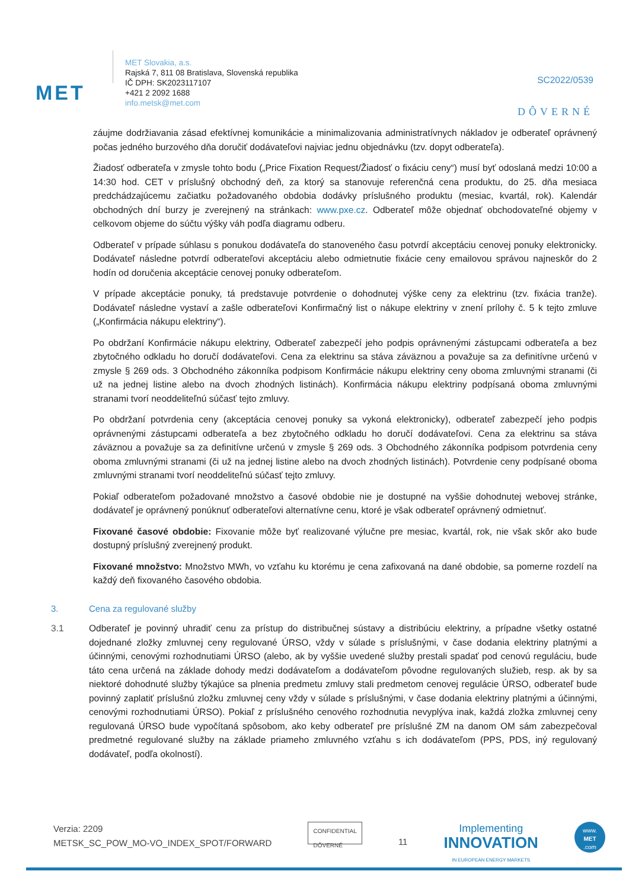MET
MET Slovakia, a.s.
Rajská 7, 811 08 Bratislava, Slovenská republika
IČ DPH: SK2023117107
+421 2 2092 1688
info.metsk@met.com
SC2022/0539
DÔVERNÉ
záujme dodržiavania zásad efektívnej komunikácie a minimalizovania administratívnych nákladov je odberateľ oprávnený počas jedného burzového dňa doručiť dodávateľovi najviac jednu objednávku (tzv. dopyt odberateľa).
Žiadosť odberateľa v zmysle tohto bodu („Price Fixation Request/Žiadosť o fixáciu ceny“) musí byť odoslaná medzi 10:00 a 14:30 hod. CET v príslušný obchodný deň, za ktorý sa stanovuje referenčná cena produktu, do 25. dňa mesiaca predchádzajúcemu začiatku požadovaného obdobia dodávky príslušného produktu (mesiac, kvartál, rok). Kalendár obchodných dní burzy je zverejnený na stránkach: www.pxe.cz. Odberateľ môže objednať obchodovateľné objemy v celkovom objeme do súčtu výšky váh podľa diagramu odberu.
Odberateľ v prípade súhlasu s ponukou dodávateľa do stanoveného času potvrdí akceptáciu cenovej ponuky elektronicky. Dodávateľ následne potvrdí odberateľovi akceptáciu alebo odmietnutie fixácie ceny emailovou správou najneskôr do 2 hodín od doručenia akceptácie cenovej ponuky odberateľom.
V prípade akceptácie ponuky, tá predstavuje potvrdenie o dohodnutej výške ceny za elektrinu (tzv. fixácia tranže). Dodávateľ následne vystaví a zašle odberateľovi Konfirmačný list o nákupe elektriny v znení prílohy č. 5 k tejto zmluve („Konfirmácia nákupu elektriny“).
Po obdržaní Konfirmácie nákupu elektriny, Odberateľ zabezpečí jeho podpis oprávnenými zástupcami odberateľa a bez zbytočného odkladu ho doručí dodávateľovi. Cena za elektrinu sa stáva záväznou a považuje sa za definitívne určenú v zmysle § 269 ods. 3 Obchodného zákonníka podpisom Konfirmácie nákupu elektriny ceny oboma zmluvnými stranami (či už na jednej listine alebo na dvoch zhodných listinách). Konfirmácia nákupu elektriny podpísaná oboma zmluvnými stranami tvorí neoddeliteľnú súčasť tejto zmluvy.
Po obdržaní potvrdenia ceny (akceptácia cenovej ponuky sa vykoná elektronicky), odberateľ zabezpečí jeho podpis oprávnenými zástupcami odberateľa a bez zbytočného odkladu ho doručí dodávateľovi. Cena za elektrinu sa stáva záväznou a považuje sa za definitívne určenú v zmysle § 269 ods. 3 Obchodného zákonníka podpisom potvrdenia ceny oboma zmluvnými stranami (či už na jednej listine alebo na dvoch zhodných listinách). Potvrdenie ceny podpísané oboma zmluvnými stranami tvorí neoddeliteľnú súčasť tejto zmluvy.
Pokiaľ odberateľom požadované množstvo a časové obdobie nie je dostupné na vyššie dohodnutej webovej stránke, dodávateľ je oprávnený ponúknuť odberateľovi alternatívne cenu, ktoré je však odberateľ oprávnený odmietnuť.
Fixované časové obdobie: Fixovanie môže byť realizované výlučne pre mesiac, kvartál, rok, nie však skôr ako bude dostupný príslušný zverejnený produkt.
Fixované množstvo: Množstvo MWh, vo vzťahu ku ktorému je cena zafixovaná na dané obdobie, sa pomerne rozdelí na každý deň fixovaného časového obdobia.
3. Cena za regulované služby
3.1 Odberateľ je povinný uhradiť cenu za prístup do distribučnej sústavy a distribúciu elektriny, a prípadne všetky ostatné dojednané zložky zmluvnej ceny regulované ÚRSO, vždy v súlade s príslušnými, v čase dodania elektriny platnými a účinnými, cenovými rozhodnutiami ÚRSO (alebo, ak by vyššie uvedené služby prestali spadať pod cenovú reguláciu, bude táto cena určená na základe dohody medzi dodávateľom a dodávateľom pôvodne regulovaných služieb, resp. ak by sa niektoré dohodnuté služby týkajúce sa plnenia predmetu zmluvy stali predmetom cenovej regulácie ÚRSO, odberateľ bude povinný zaplatiť príslušnú zložku zmluvnej ceny vždy v súlade s príslušnými, v čase dodania elektriny platnými a účinnými, cenovými rozhodnutiami ÚRSO). Pokiaľ z príslušného cenového rozhodnutia nevyplýva inak, každá zložka zmluvnej ceny regulovaná ÚRSO bude vypočítaná spôsobom, ako keby odberateľ pre príslušné ZM na danom OM sám zabezpečoval predmetné regulované služby na základe priameho zmluvného vzťahu s ich dodávateľom (PPS, PDS, iný regulovaný dodávateľ, podľa okolností).
Verzia: 2209
METSK_SC_POW_MO-VO_INDEX_SPOT/FORWARD
CONFIDENTIAL
DÔVERNÉ
11
Implementing
INNOVATION
IN EUROPEAN ENERGY MARKETS
www.
MET
.com